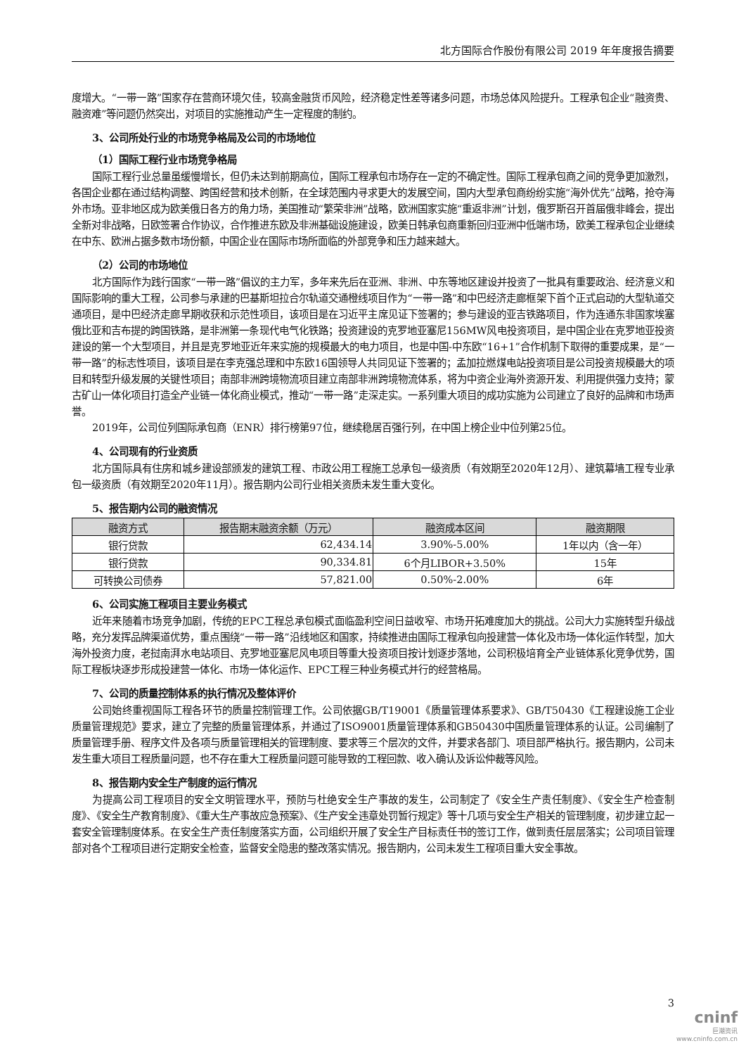北方国际合作股份有限公司 2019 年年度报告摘要
度增大。“一带一路”国家存在营商环境欠佳，较高金融货币风险，经济稳定性差等诸多问题，市场总体风险提升。工程承包企业“融资贵、融资难”等问题仍然突出，对项目的实施推动产生一定程度的制约。
3、公司所处行业的市场竞争格局及公司的市场地位
（1）国际工程行业市场竞争格局
国际工程行业总量虽缓慢增长，但仍未达到前期高位，国际工程承包市场存在一定的不确定性。国际工程承包商之间的竞争更加激烈，各国企业都在通过结构调整、跨国经营和技术创新，在全球范围内寻求更大的发展空间，国内大型承包商纷纷实施“海外优先”战略，抢夺海外市场。亚非地区成为欧美俄日各方的角力场，美国推动“繁荣非洲”战略，欧洲国家实施“重返非洲”计划，俄罗斯召开首届俄非峰会，提出全新对非战略，日欧签署合作协议，合作推进东欧及非洲基础设施建设，欧美日韩承包商重新回归亚洲中低端市场，欧美工程承包企业继续在中东、欧洲占据多数市场份额，中国企业在国际市场所面临的外部竞争和压力越来越大。
（2）公司的市场地位
北方国际作为践行国家“一带一路”倡议的主力军，多年来先后在亚洲、非洲、中东等地区建设并投资了一批具有重要政治、经济意义和国际影响的重大工程，公司参与承建的巴基斯坦拉合尔轨道交通橙线项目作为“一带一路”和中巴经济走廊框架下首个正式启动的大型轨道交通项目，是中巴经济走廊早期收获和示范性项目，该项目是在习近平主席见证下签署的；参与建设的亚吉铁路项目，作为连通东非国家埃塞俄比亚和吉布提的跨国铁路，是非洲第一条现代电气化铁路；投资建设的克罗地亚塞尼156MW风电投资项目，是中国企业在克罗地亚投资建设的第一个大型项目，并且是克罗地亚近年来实施的规模最大的电力项目，也是中国-中东欧“16+1”合作机制下取得的重要成果，是“一带一路”的标志性项目，该项目是在李克强总理和中东欧16国领导人共同见证下签署的；孟加拉燃煤电站投资项目是公司投资规模最大的项目和转型升级发展的关键性项目；南部非洲跨境物流项目建立南部非洲跨境物流体系，将为中资企业海外资源开发、利用提供强力支持；蒙古矿山一体化项目打造全产业链一体化商业模式，推动“一带一路”走深走实。一系列重大项目的成功实施为公司建立了良好的品牌和市场声誉。
2019年，公司位列国际承包商（ENR）排行榜第97位，继续稳居百强行列，在中国上榜企业中位列第25位。
4、公司现有的行业资质
北方国际具有住房和城乡建设部颁发的建筑工程、市政公用工程施工总承包一级资质（有效期至2020年12月）、建筑幕墙工程专业承包一级资质（有效期至2020年11月）。报告期内公司行业相关资质未发生重大变化。
5、报告期内公司的融资情况
| 融资方式 | 报告期末融资余额（万元） | 融资成本区间 | 融资期限 |
| --- | --- | --- | --- |
| 银行贷款 | 62,434.14 | 3.90%-5.00% | 1年以内（含一年） |
| 银行贷款 | 90,334.81 | 6个月LIBOR+3.50% | 15年 |
| 可转换公司债券 | 57,821.00 | 0.50%-2.00% | 6年 |
6、公司实施工程项目主要业务模式
近年来随着市场竞争加剧，传统的EPC工程总承包模式面临盈利空间日益收窄、市场开拓难度加大的挑战。公司大力实施转型升级战略，充分发挥品牌渠道优势，重点围绕“一带一路”沿线地区和国家，持续推进由国际工程承包向投建营一体化及市场一体化运作转型，加大海外投资力度，老挝南湃水电站项目、克罗地亚塞尼风电项目等重大投资项目按计划逐步落地，公司积极培育全产业链体系化竞争优势，国际工程板块逐步形成投建营一体化、市场一体化运作、EPC工程三种业务模式并行的经营格局。
7、公司的质量控制体系的执行情况及整体评价
公司始终重视国际工程各环节的质量控制管理工作。公司依据GB/T19001《质量管理体系要求》、GB/T50430《工程建设施工企业质量管理规范》要求，建立了完整的质量管理体系，并通过了ISO9001质量管理体系和GB50430中国质量管理体系的认证。公司编制了质量管理手册、程序文件及各项与质量管理相关的管理制度、要求等三个层次的文件，并要求各部门、项目部严格执行。报告期内，公司未发生重大项目工程质量问题，也不存在重大工程质量问题可能导致的工程回款、收入确认及诉讼仲裁等风险。
8、报告期内安全生产制度的运行情况
为提高公司工程项目的安全文明管理水平，预防与杜绝安全生产事故的发生，公司制定了《安全生产责任制度》、《安全生产检查制度》、《安全生产教育制度》、《重大生产事故应急预案》、《生产安全违章处罚暂行规定》等十几项与安全生产相关的管理制度，初步建立起一套安全管理制度体系。在安全生产责任制度落实方面，公司组织开展了安全生产目标责任书的签订工作，做到责任层层落实；公司项目管理部对各个工程项目进行定期安全检查，监督安全隐患的整改落实情况。报告期内，公司未发生工程项目重大安全事故。
3
cninf
巨潮资讯
www.cninfo.com.cn